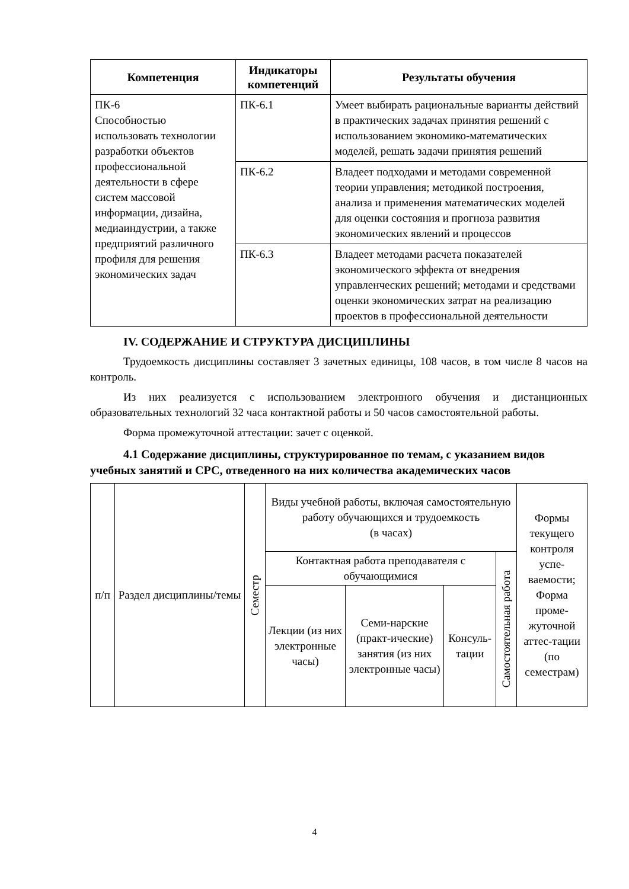| Компетенция | Индикаторы компетенций | Результаты обучения |
| --- | --- | --- |
| ПК-6 Способностью использовать технологии разработки объектов профессиональной деятельности в сфере систем массовой информации, дизайна, медиаиндустрии, а также предприятий различного профиля для решения экономических задач | ПК-6.1 | Умеет выбирать рациональные варианты действий в практических задачах принятия решений с использованием экономико-математических моделей, решать задачи принятия решений |
| | ПК-6.2 | Владеет подходами и методами современной теории управления; методикой построения, анализа и применения математических моделей для оценки состояния и прогноза развития экономических явлений и процессов |
| | ПК-6.3 | Владеет методами расчета показателей экономического эффекта от внедрения управленческих решений; методами и средствами оценки экономических затрат на реализацию проектов в профессиональной деятельности |
IV. СОДЕРЖАНИЕ И СТРУКТУРА ДИСЦИПЛИНЫ
Трудоемкость дисциплины составляет 3 зачетных единицы, 108 часов, в том числе 8 часов на контроль.
Из них реализуется с использованием электронного обучения и дистанционных образовательных технологий 32 часа контактной работы и 50 часов самостоятельной работы.
Форма промежуточной аттестации: зачет с оценкой.
4.1 Содержание дисциплины, структурированное по темам, с указанием видов учебных занятий и СРС, отведенного на них количества академических часов
| п/п | Раздел дисциплины/темы | Семестр | Виды учебной работы, включая самостоятельную работу обучающихся и трудоемкость (в часах) | | | | Формы текущего контроля успе-ваемости; Форма проме-жуточной аттес-тации (по семестрам) |
| | | | Контактная работа преподавателя с обучающимися | | | Самостоятельная работа | |
| | | | Лекции (из них электронные часы) | Семи-нарские (практ-ические) занятия (из них электронные часы) | Консуль-тации | | |
4